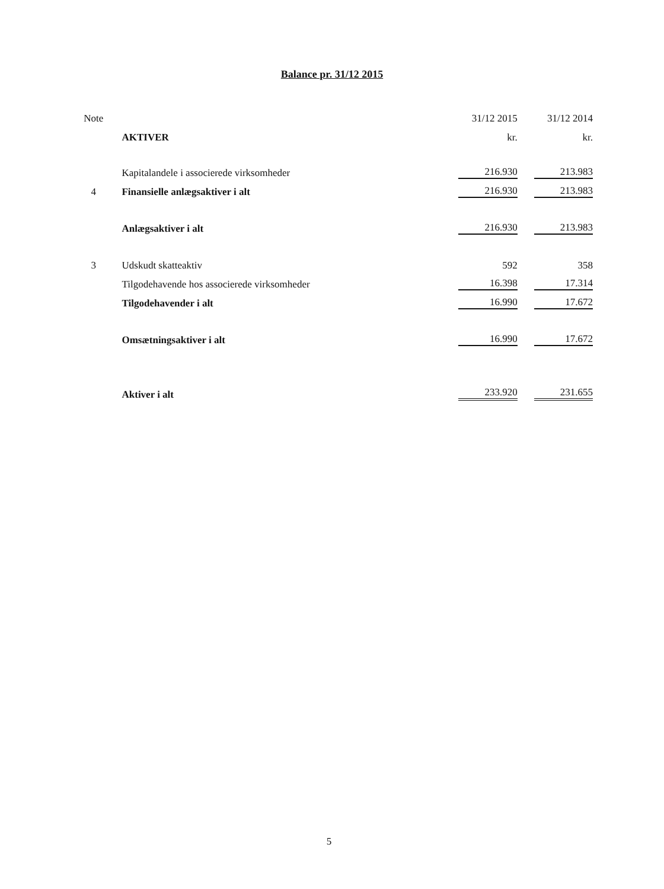Balance pr. 31/12 2015
| Note | | 31/12 2015 | 31/12 2014 |
| --- | --- | --- | --- |
| | AKTIVER | kr. | kr. |
| | Kapitalandele i associerede virksomheder | 216.930 | 213.983 |
| 4 | Finansielle anlægsaktiver i alt | 216.930 | 213.983 |
| | Anlægsaktiver i alt | 216.930 | 213.983 |
| 3 | Udskudt skatteaktiv | 592 | 358 |
| | Tilgodehavende hos associerede virksomheder | 16.398 | 17.314 |
| | Tilgodehavender i alt | 16.990 | 17.672 |
| | Omsætningsaktiver i alt | 16.990 | 17.672 |
| | Aktiver i alt | 233.920 | 231.655 |
5